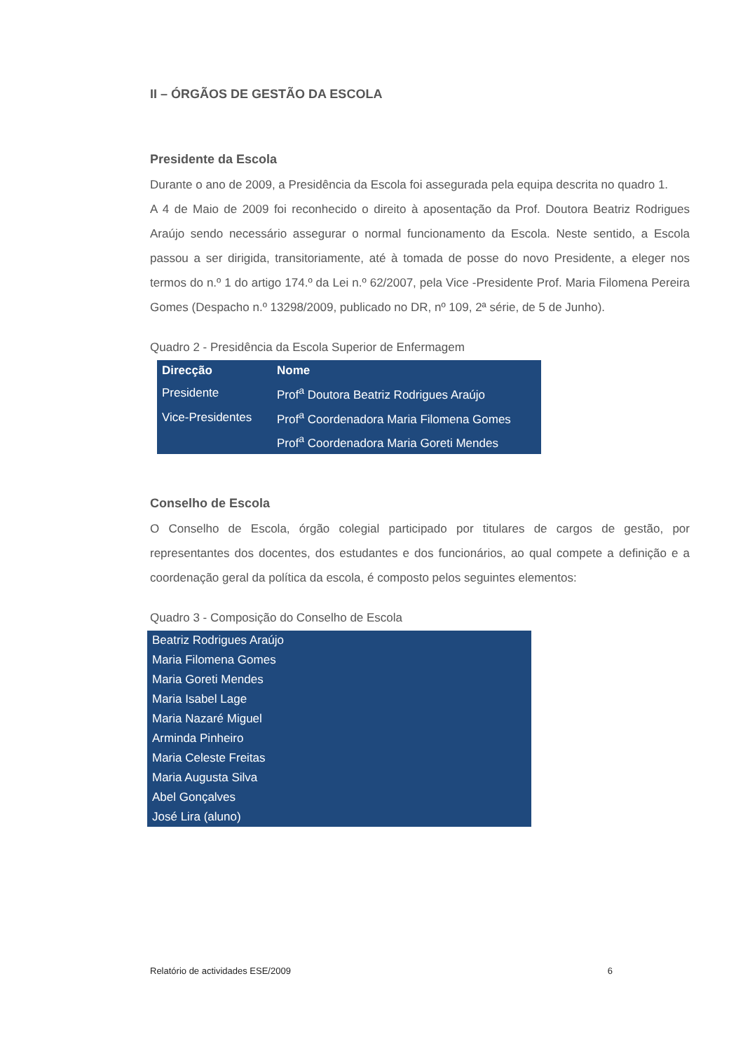II – ÓRGÃOS DE GESTÃO DA ESCOLA
Presidente da Escola
Durante o ano de 2009, a Presidência da Escola foi assegurada pela equipa descrita no quadro 1.
A 4 de Maio de 2009 foi reconhecido o direito à aposentação da Prof. Doutora Beatriz Rodrigues Araújo sendo necessário assegurar o normal funcionamento da Escola. Neste sentido, a Escola passou a ser dirigida, transitoriamente, até à tomada de posse do novo Presidente, a eleger nos termos do n.º 1 do artigo 174.º da Lei n.º 62/2007, pela Vice -Presidente Prof. Maria Filomena Pereira Gomes (Despacho n.º 13298/2009, publicado no DR, nº 109, 2ª série, de 5 de Junho).
Quadro 2 - Presidência da Escola Superior de Enfermagem
| Direcção | Nome |
| --- | --- |
| Presidente | Prof<sup>a</sup> Doutora Beatriz Rodrigues Araújo |
| Vice-Presidentes | Prof<sup>a</sup> Coordenadora Maria Filomena Gomes |
| | Prof<sup>a</sup> Coordenadora Maria Goreti Mendes |
Conselho de Escola
O Conselho de Escola, órgão colegial participado por titulares de cargos de gestão, por representantes dos docentes, dos estudantes e dos funcionários, ao qual compete a definição e a coordenação geral da política da escola, é composto pelos seguintes elementos:
Quadro 3 - Composição do Conselho de Escola
| Beatriz Rodrigues Araújo |
| Maria Filomena Gomes |
| Maria Goreti Mendes |
| Maria Isabel Lage |
| Maria Nazaré Miguel |
| Arminda Pinheiro |
| Maria Celeste Freitas |
| Maria Augusta Silva |
| Abel Gonçalves |
| José Lira (aluno) |
Relatório de actividades ESE/2009 6